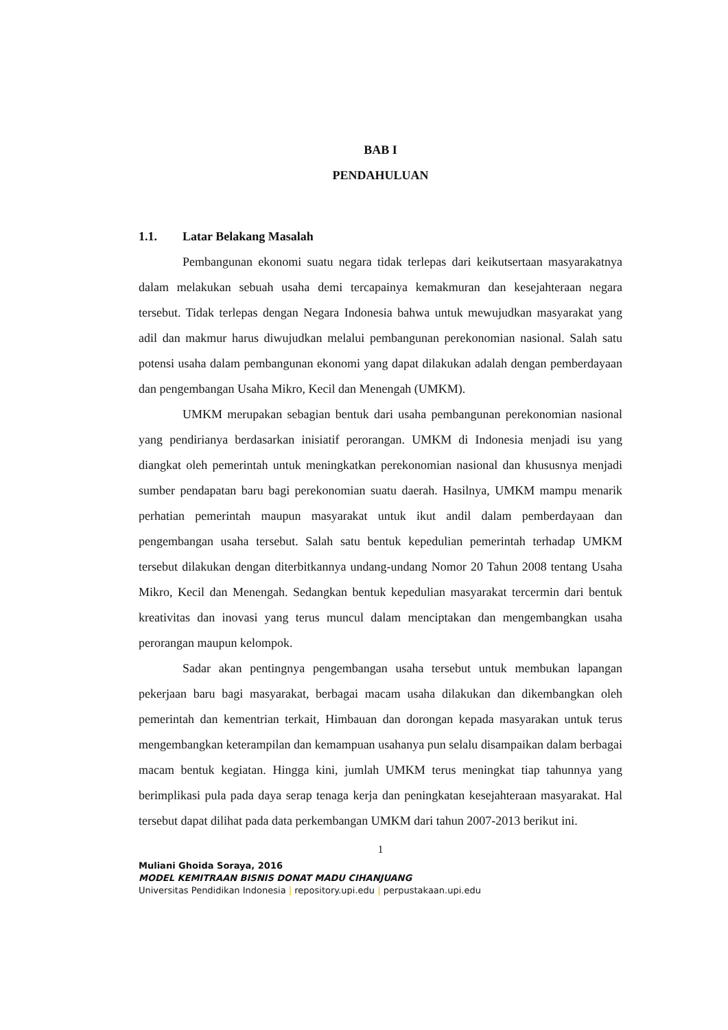BAB I
PENDAHULUAN
1.1. Latar Belakang Masalah
Pembangunan ekonomi suatu negara tidak terlepas dari keikutsertaan masyarakatnya dalam melakukan sebuah usaha demi tercapainya kemakmuran dan kesejahteraan negara tersebut. Tidak terlepas dengan Negara Indonesia bahwa untuk mewujudkan masyarakat yang adil dan makmur harus diwujudkan melalui pembangunan perekonomian nasional. Salah satu potensi usaha dalam pembangunan ekonomi yang dapat dilakukan adalah dengan pemberdayaan dan pengembangan Usaha Mikro, Kecil dan Menengah (UMKM).
UMKM merupakan sebagian bentuk dari usaha pembangunan perekonomian nasional yang pendirianya berdasarkan inisiatif perorangan. UMKM di Indonesia menjadi isu yang diangkat oleh pemerintah untuk meningkatkan perekonomian nasional dan khususnya menjadi sumber pendapatan baru bagi perekonomian suatu daerah. Hasilnya, UMKM mampu menarik perhatian pemerintah maupun masyarakat untuk ikut andil dalam pemberdayaan dan pengembangan usaha tersebut. Salah satu bentuk kepedulian pemerintah terhadap UMKM tersebut dilakukan dengan diterbitkannya undang-undang Nomor 20 Tahun 2008 tentang Usaha Mikro, Kecil dan Menengah. Sedangkan bentuk kepedulian masyarakat tercermin dari bentuk kreativitas dan inovasi yang terus muncul dalam menciptakan dan mengembangkan usaha perorangan maupun kelompok.
Sadar akan pentingnya pengembangan usaha tersebut untuk membukan lapangan pekerjaan baru bagi masyarakat, berbagai macam usaha dilakukan dan dikembangkan oleh pemerintah dan kementrian terkait, Himbauan dan dorongan kepada masyarakan untuk terus mengembangkan keterampilan dan kemampuan usahanya pun selalu disampaikan dalam berbagai macam bentuk kegiatan. Hingga kini, jumlah UMKM terus meningkat tiap tahunnya yang berimplikasi pula pada daya serap tenaga kerja dan peningkatan kesejahteraan masyarakat. Hal tersebut dapat dilihat pada data perkembangan UMKM dari tahun 2007-2013 berikut ini.
1
Muliani Ghoida Soraya, 2016
MODEL KEMITRAAN BISNIS DONAT MADU CIHANJUANG
Universitas Pendidikan Indonesia | repository.upi.edu | perpustakaan.upi.edu